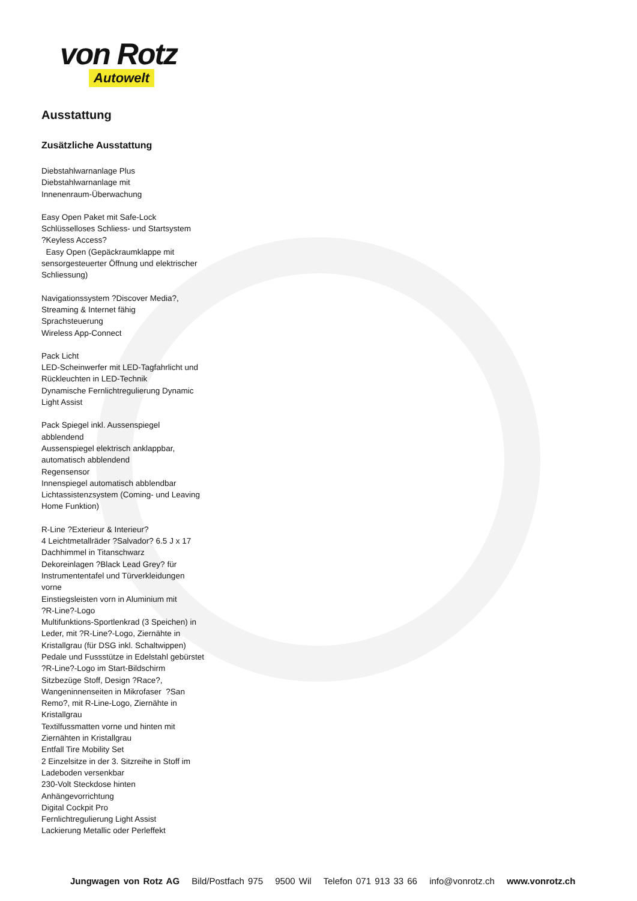von Rotz
Autowelt
Ausstattung
Zusätzliche Ausstattung
Diebstahlwarnanlage Plus
Diebstahlwarnanlage mit
Innenenraum-Überwachung
Easy Open Paket mit Safe-Lock
Schlüsselloses Schliess- und Startsystem
?Keyless Access?
Easy Open (Gepäckraumklappe mit
sensorgesteuerter Öffnung und elektrischer
Schliessung)
Navigationssystem ?Discover Media?,
Streaming & Internet fähig
Sprachsteuerung
Wireless App-Connect
Pack Licht
LED-Scheinwerfer mit LED-Tagfahrlicht und
Rückleuchten in LED-Technik
Dynamische Fernlichtregulierung Dynamic
Light Assist
Pack Spiegel inkl. Aussenspiegel
abblendend
Aussenspiegel elektrisch anklappbar,
automatisch abblendend
Regensensor
Innenspiegel automatisch abblendbar
Lichtassistenzsystem (Coming- und Leaving
Home Funktion)
R-Line ?Exterieur & Interieur?
4 Leichtmetallräder ?Salvador? 6.5 J x 17
Dachhimmel in Titanschwarz
Dekoreinlagen ?Black Lead Grey? für
Instrumententafel und Türverkleidungen
vorne
Einstiegsleisten vorn in Aluminium mit
?R-Line?-Logo
Multifunktions-Sportlenkrad (3 Speichen) in
Leder, mit ?R-Line?-Logo, Ziernähte in
Kristallgrau (für DSG inkl. Schaltwippen)
Pedale und Fussstütze in Edelstahl gebürstet
?R-Line?-Logo im Start-Bildschirm
Sitzbezüge Stoff, Design ?Race?,
Wangeninnenseiten in Mikrofaser ?San
Remo?, mit R-Line-Logo, Ziernähte in
Kristallgrau
Textilfussmatten vorne und hinten mit
Ziernähten in Kristallgrau
Entfall Tire Mobility Set
2 Einzelsitze in der 3. Sitzreihe in Stoff im
Ladeboden versenkbar
230-Volt Steckdose hinten
Anhängevorrichtung
Digital Cockpit Pro
Fernlichtregulierung Light Assist
Lackierung Metallic oder Perleffekt
Jungwagen von Rotz AG Bild/Postfach 975 9500 Wil Telefon 071 913 33 66 info@vonrotz.ch www.vonrotz.ch